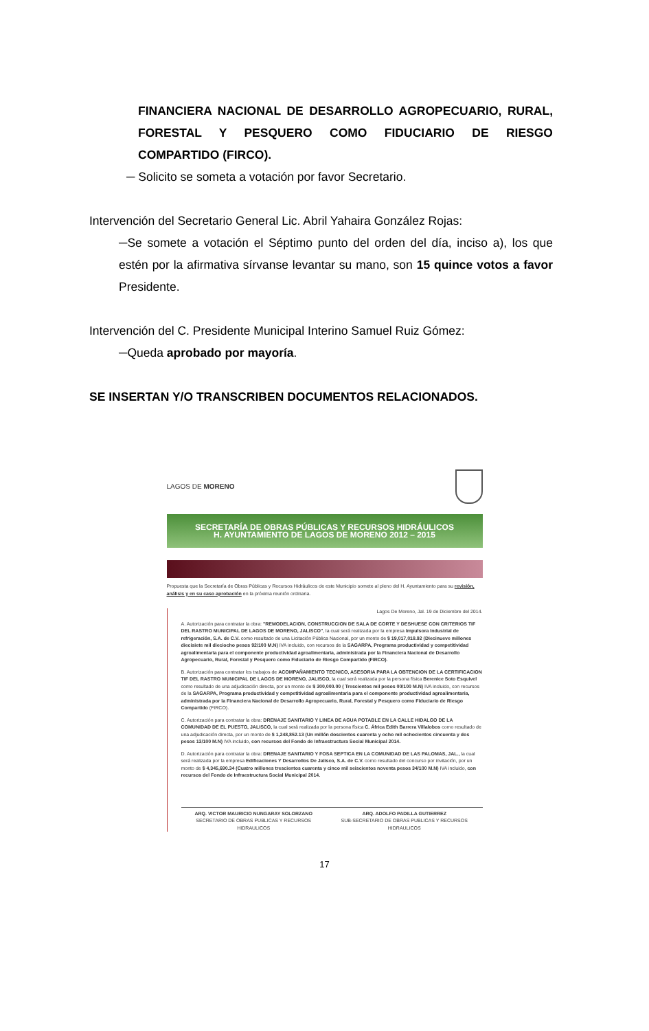FINANCIERA NACIONAL DE DESARROLLO AGROPECUARIO, RURAL, FORESTAL Y PESQUERO COMO FIDUCIARIO DE RIESGO COMPARTIDO (FIRCO).
─ Solicito se someta a votación por favor Secretario.
Intervención del Secretario General Lic. Abril Yahaira González Rojas:
─Se somete a votación el Séptimo punto del orden del día, inciso a), los que estén por la afirmativa sírvanse levantar su mano, son 15 quince votos a favor Presidente.
Intervención del C. Presidente Municipal Interino Samuel Ruiz Gómez:
─Queda aprobado por mayoría.
SE INSERTAN Y/O TRANSCRIBEN DOCUMENTOS RELACIONADOS.
LAGOS DE MORENO
SECRETARÍA DE OBRAS PÚBLICAS Y RECURSOS HIDRÁULICOS
H. AYUNTAMIENTO DE LAGOS DE MORENO 2012 – 2015
Propuesta que la Secretaría de Obras Públicas y Recursos Hidráulicos de este Municipio somete al pleno del H. Ayuntamiento para su revisión, análisis y en su caso aprobación en la próxima reunión ordinaria.
Lagos De Moreno, Jal. 19 de Diciembre del 2014.
A. Autorización para contratar la obra: "REMODELACION, CONSTRUCCION DE SALA DE CORTE Y DESHUESE CON CRITERIOS TIF DEL RASTRO MUNICIPAL DE LAGOS DE MORENO, JALISCO", la cual será realizada por la empresa Impulsora Industrial de refrigeración, S.A. de C.V. como resultado de una Licitación Pública Nacional, por un monto de $ 19,017,018.92 (Diecinueve millones diecisiete mil dieciocho pesos 92/100 M.N) IVA incluido, con recursos de la SAGARPA, Programa productividad y competitividad agroalimentaria para el componente productividad agroalimentaria, administrada por la Financiera Nacional de Desarrollo Agropecuario, Rural, Forestal y Pesquero como Fiduciario de Riesgo Compartido (FIRCO).
B. Autorización para contratar los trabajos de ACOMPAÑAMIENTO TECNICO, ASESORIA PARA LA OBTENCION DE LA CERTIFICACION TIF DEL RASTRO MUNICIPAL DE LAGOS DE MORENO, JALISCO, la cual será realizada por la persona física Berenice Soto Esquivel como resultado de una adjudicación directa, por un monto de $ 300,000.00 ( Trescientos mil pesos 00/100 M.N) IVA incluido, con recursos de la SAGARPA, Programa productividad y competitividad agroalimentaria para el componente productividad agroalimentaria, administrada por la Financiera Nacional de Desarrollo Agropecuario, Rural, Forestal y Pesquero como Fiduciario de Riesgo Compartido (FIRCO).
C. Autorización para contratar la obra: DRENAJE SANITARIO Y LINEA DE AGUA POTABLE EN LA CALLE HIDALGO DE LA COMUNIDAD DE EL PUESTO, JALISCO, la cual será realizada por la persona física C. África Edith Barrera Villalobos como resultado de una adjudicación directa, por un monto de $ 1,248,852.13 (Un millón doscientos cuarenta y ocho mil ochocientos cincuenta y dos pesos 13/100 M.N) IVA incluido, con recursos del Fondo de Infraestructura Social Municipal 2014.
D. Autorización para contratar la obra: DRENAJE SANITARIO Y FOSA SEPTICA EN LA COMUNIDAD DE LAS PALOMAS, JAL., la cual será realizada por la empresa Edificaciones Y Desarrollos De Jalisco, S.A. de C.V. como resultado del concurso por invitación, por un monto de $ 4,345,690.34 (Cuatro millones trescientos cuarenta y cinco mil seiscientos noventa pesos 34/100 M.N) IVA incluido, con recursos del Fondo de Infraestructura Social Municipal 2014.
ARQ. VICTOR MAURICIO NUNGARAY SOLORZANO
SECRETARIO DE OBRAS PUBLICAS Y RECURSOS HIDRAULICOS
ARQ. ADOLFO PADILLA GUTIERREZ
SUB-SECRETARIO DE OBRAS PUBLICAS Y RECURSOS HIDRAULICOS
17